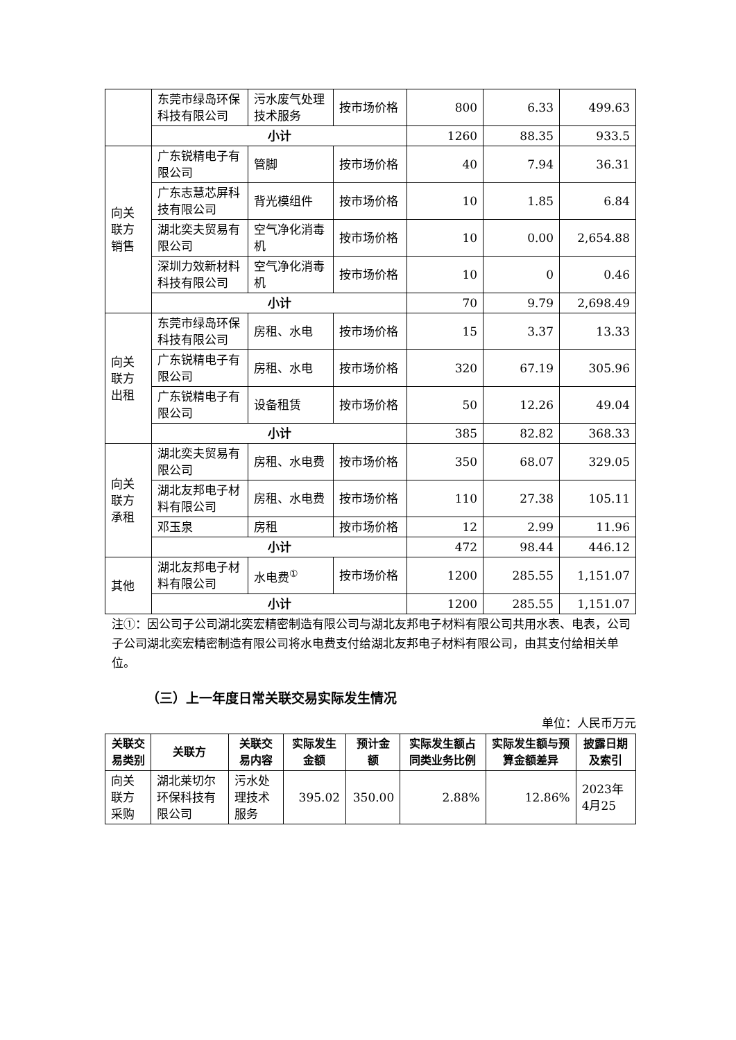| | 东莞市绿岛环保科技有限公司 | 污水废气处理技术服务 | 按市场价格 | 800 | 6.33 | 499.63 |
| | 小计 | | | 1260 | 88.35 | 933.5 |
| 向关联方销售 | 广东锐精电子有限公司 | 管脚 | 按市场价格 | 40 | 7.94 | 36.31 |
| | 广东志慧芯屏科技有限公司 | 背光模组件 | 按市场价格 | 10 | 1.85 | 6.84 |
| | 湖北奕夫贸易有限公司 | 空气净化消毒机 | 按市场价格 | 10 | 0.00 | 2,654.88 |
| | 深圳力效新材料科技有限公司 | 空气净化消毒机 | 按市场价格 | 10 | 0 | 0.46 |
| | 小计 | | | 70 | 9.79 | 2,698.49 |
| 向关联方出租 | 东莞市绿岛环保科技有限公司 | 房租、水电 | 按市场价格 | 15 | 3.37 | 13.33 |
| | 广东锐精电子有限公司 | 房租、水电 | 按市场价格 | 320 | 67.19 | 305.96 |
| | 广东锐精电子有限公司 | 设备租赁 | 按市场价格 | 50 | 12.26 | 49.04 |
| | 小计 | | | 385 | 82.82 | 368.33 |
| 向关联方承租 | 湖北奕夫贸易有限公司 | 房租、水电费 | 按市场价格 | 350 | 68.07 | 329.05 |
| | 湖北友邦电子材料有限公司 | 房租、水电费 | 按市场价格 | 110 | 27.38 | 105.11 |
| | 邓玉泉 | 房租 | 按市场价格 | 12 | 2.99 | 11.96 |
| | 小计 | | | 472 | 98.44 | 446.12 |
| 其他 | 湖北友邦电子材料有限公司 | 水电费<sup>①</sup> | 按市场价格 | 1200 | 285.55 | 1,151.07 |
| | 小计 | | | 1200 | 285.55 | 1,151.07 |
注①：因公司子公司湖北奕宏精密制造有限公司与湖北友邦电子材料有限公司共用水表、电表，公司子公司湖北奕宏精密制造有限公司将水电费支付给湖北友邦电子材料有限公司，由其支付给相关单位。
（三）上一年度日常关联交易实际发生情况
单位：人民币万元
| 关联交易类别 | 关联方 | 关联交易内容 | 实际发生金额 | 预计金额 | 实际发生额占同类业务比例 | 实际发生额与预算金额差异 | 披露日期及索引 |
| --- | --- | --- | --- | --- | --- | --- | --- |
| 向关联方采购 | 湖北莱切尔环保科技有限公司 | 污水处理技术服务 | 395.02 | 350.00 | 2.88% | 12.86% | 2023年4月25 |